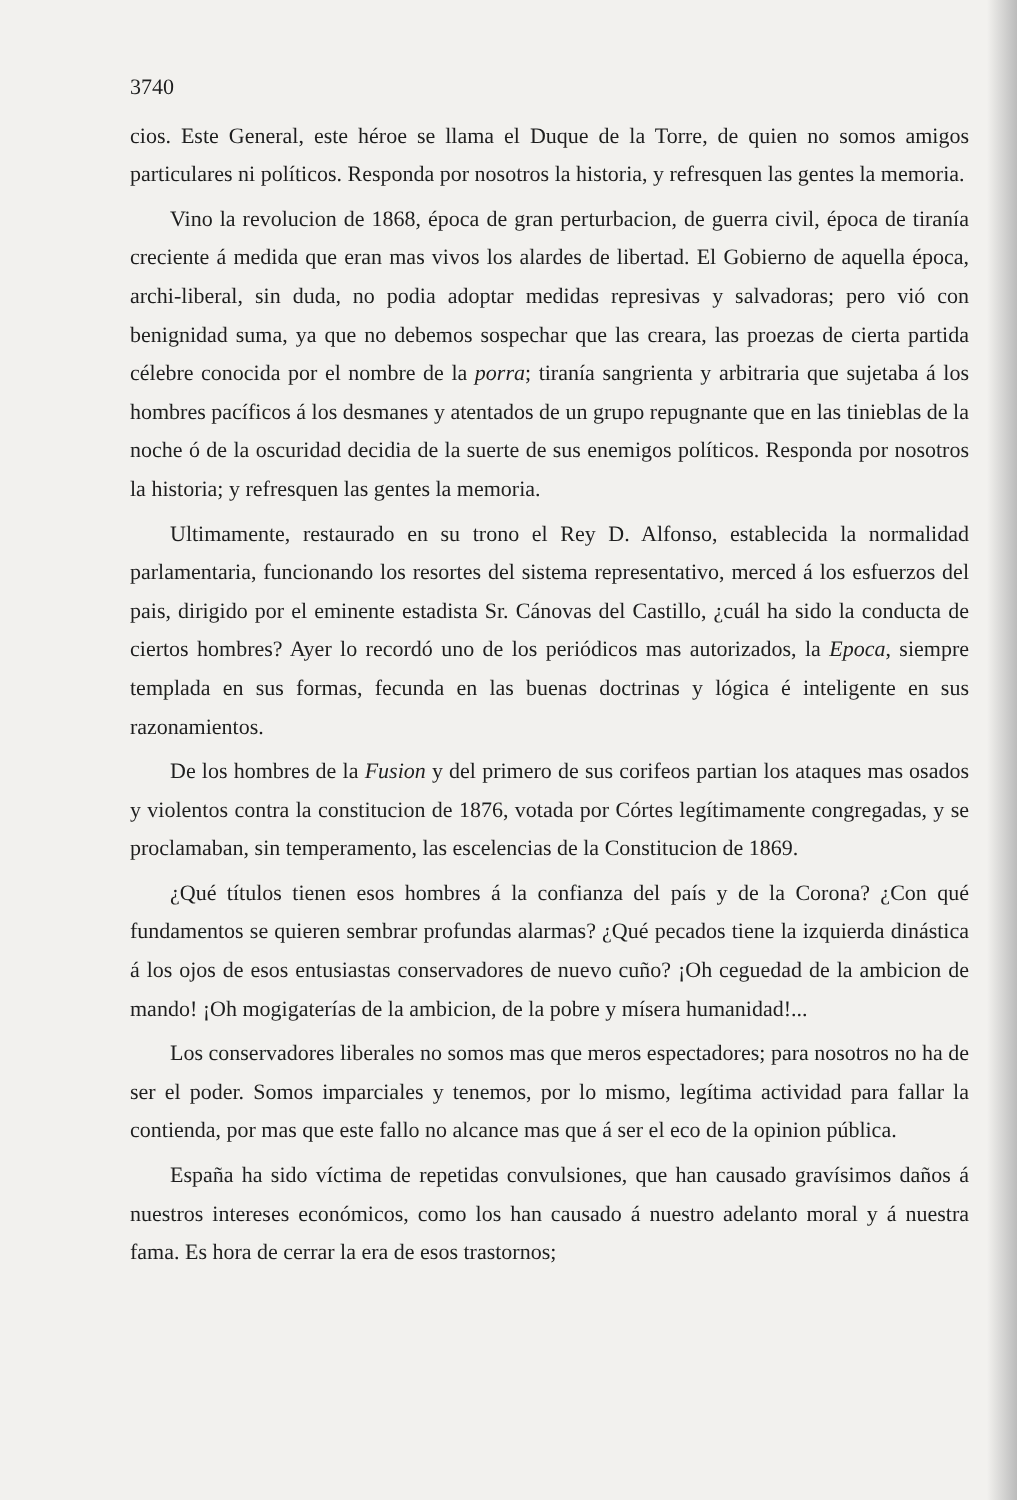3740
cios. Este General, este héroe se llama el Duque de la Torre, de quien no somos amigos particulares ni políticos. Responda por nosotros la historia, y refresquen las gentes la memoria.
Vino la revolucion de 1868, época de gran perturbacion, de guerra civil, época de tiranía creciente á medida que eran mas vivos los alardes de libertad. El Gobierno de aquella época, archi-liberal, sin duda, no podia adoptar medidas represivas y salvadoras; pero vió con benignidad suma, ya que no debemos sospechar que las creara, las proezas de cierta partida célebre conocida por el nombre de la porra; tiranía sangrienta y arbitraria que sujetaba á los hombres pacíficos á los desmanes y atentados de un grupo repugnante que en las tinieblas de la noche ó de la oscuridad decidia de la suerte de sus enemigos políticos. Responda por nosotros la historia; y refresquen las gentes la memoria.
Ultimamente, restaurado en su trono el Rey D. Alfonso, establecida la normalidad parlamentaria, funcionando los resortes del sistema representativo, merced á los esfuerzos del pais, dirigido por el eminente estadista Sr. Cánovas del Castillo, ¿cuál ha sido la conducta de ciertos hombres? Ayer lo recordó uno de los periódicos mas autorizados, la Epoca, siempre templada en sus formas, fecunda en las buenas doctrinas y lógica é inteligente en sus razonamientos.
De los hombres de la Fusion y del primero de sus corifeos partian los ataques mas osados y violentos contra la constitucion de 1876, votada por Córtes legítimamente congregadas, y se proclamaban, sin temperamento, las escelencias de la Constitucion de 1869.
¿Qué títulos tienen esos hombres á la confianza del país y de la Corona? ¿Con qué fundamentos se quieren sembrar profundas alarmas? ¿Qué pecados tiene la izquierda dinástica á los ojos de esos entusiastas conservadores de nuevo cuño? ¡Oh ceguedad de la ambicion de mando! ¡Oh mogigaterías de la ambicion, de la pobre y mísera humanidad!...
Los conservadores liberales no somos mas que meros espectadores; para nosotros no ha de ser el poder. Somos imparciales y tenemos, por lo mismo, legítima actividad para fallar la contienda, por mas que este fallo no alcance mas que á ser el eco de la opinion pública.
España ha sido víctima de repetidas convulsiones, que han causado gravísimos daños á nuestros intereses económicos, como los han causado á nuestro adelanto moral y á nuestra fama. Es hora de cerrar la era de esos trastornos;